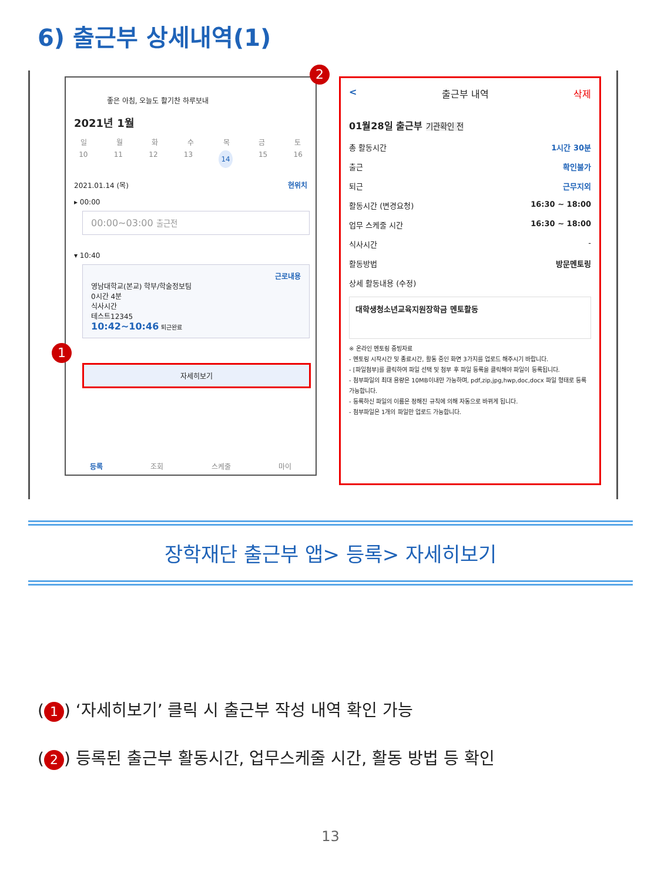6) 출근부 상세내역(1)
좋은 아침, 오늘도 활기찬 하루보내
2021년 1월
일월화수목금토
10 11 12 13 14 15 16
2021.01.14 (목) 현위치
▸ 00:00
00:00~03:00 출근전
▾ 10:40
근로내용
영남대학교(본교) 학부/학술정보팀
0시간 4분
식사시간
테스트12345
10:42~10:46 퇴근완료
1
자세히보기
등록 조회 스케줄 마이
2
< 출근부 내역 삭제
01월28일 출근부 기관확인 전
총 활동시간 1시간 30분
출근 확인불가
퇴근 근무지외
활동시간 (변경요청) 16:30 ~ 18:00
업무 스케줄 시간 16:30 ~ 18:00
식사시간 -
활동방법 방문멘토링
상세 활동내용 (수정)
대학생청소년교육지원장학금 멘토활동
※ 온라인 멘토링 증빙자료
- 멘토링 시작시간 및 종료시간, 활동 중인 화면 3가지를 업로드 해주시기 바랍니다.
- [파일첨부]를 클릭하여 파일 선택 및 첨부 후 파일 등록을 클릭해야 파일이 등록됩니다.
- 첨부파일의 최대 용량은 10MB이내만 가능하며, pdf,zip,jpg,hwp,doc,docx 파일 형태로 등록 가능합니다.
- 등록하신 파일의 이름은 정해진 규칙에 의해 자동으로 바뀌게 됩니다.
- 첨부파일은 1개의 파일만 업로드 가능합니다.
장학재단 출근부 앱> 등록> 자세히보기
(1) ‘자세히보기’ 클릭 시 출근부 작성 내역 확인 가능
(2) 등록된 출근부 활동시간, 업무스케줄 시간, 활동 방법 등 확인
13